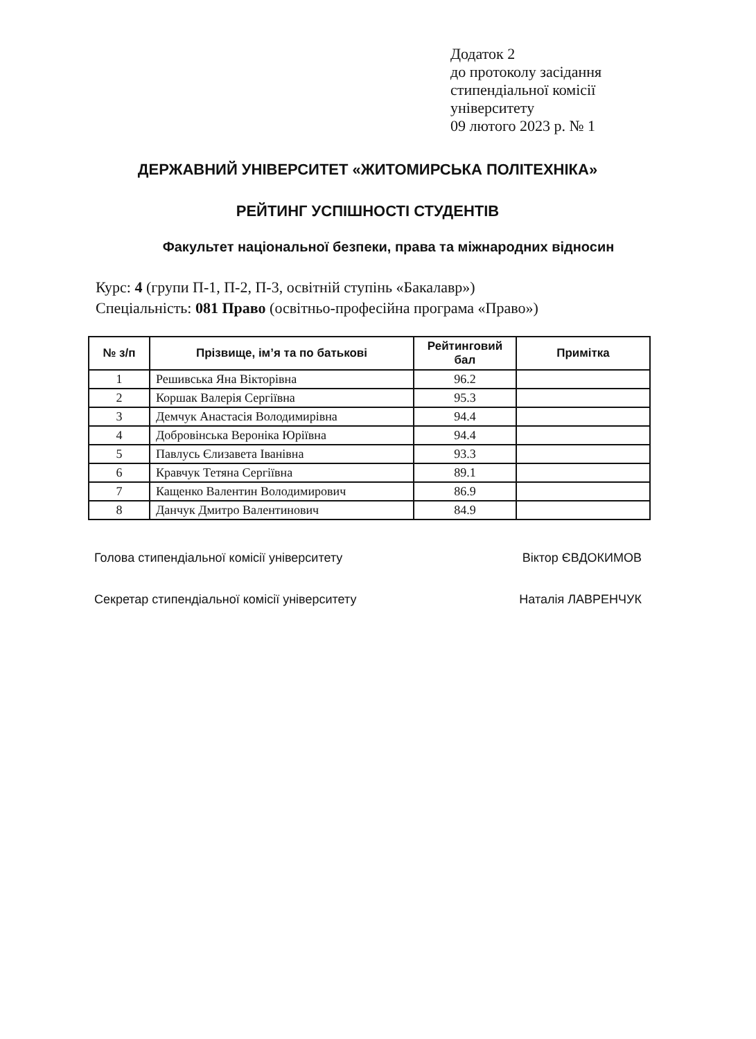Додаток 2
до протоколу засідання
стипендіальної комісії
університету
09 лютого 2023 р. № 1
ДЕРЖАВНИЙ УНІВЕРСИТЕТ «ЖИТОМИРСЬКА ПОЛІТЕХНІКА»
РЕЙТИНГ УСПІШНОСТІ СТУДЕНТІВ
Факультет національної безпеки, права та міжнародних відносин
Курс: 4 (групи П-1, П-2, П-3, освітній ступінь «Бакалавр»)
Спеціальність: 081 Право (освітньо-професійна програма «Право»)
| № з/п | Прізвище, ім’я та по батькові | Рейтинговий бал | Примітка |
| --- | --- | --- | --- |
| 1 | Решивська Яна Вікторівна | 96.2 | |
| 2 | Коршак Валерія Сергіївна | 95.3 | |
| 3 | Демчук Анастасія Володимирівна | 94.4 | |
| 4 | Добровінська Вероніка Юріївна | 94.4 | |
| 5 | Павлусь Єлизавета Іванівна | 93.3 | |
| 6 | Кравчук Тетяна Сергіївна | 89.1 | |
| 7 | Кащенко Валентин Володимирович | 86.9 | |
| 8 | Данчук Дмитро Валентинович | 84.9 | |
Голова стипендіальної комісії університету Віктор ЄВДОКИМОВ
Секретар стипендіальної комісії університету Наталія ЛАВРЕНЧУК